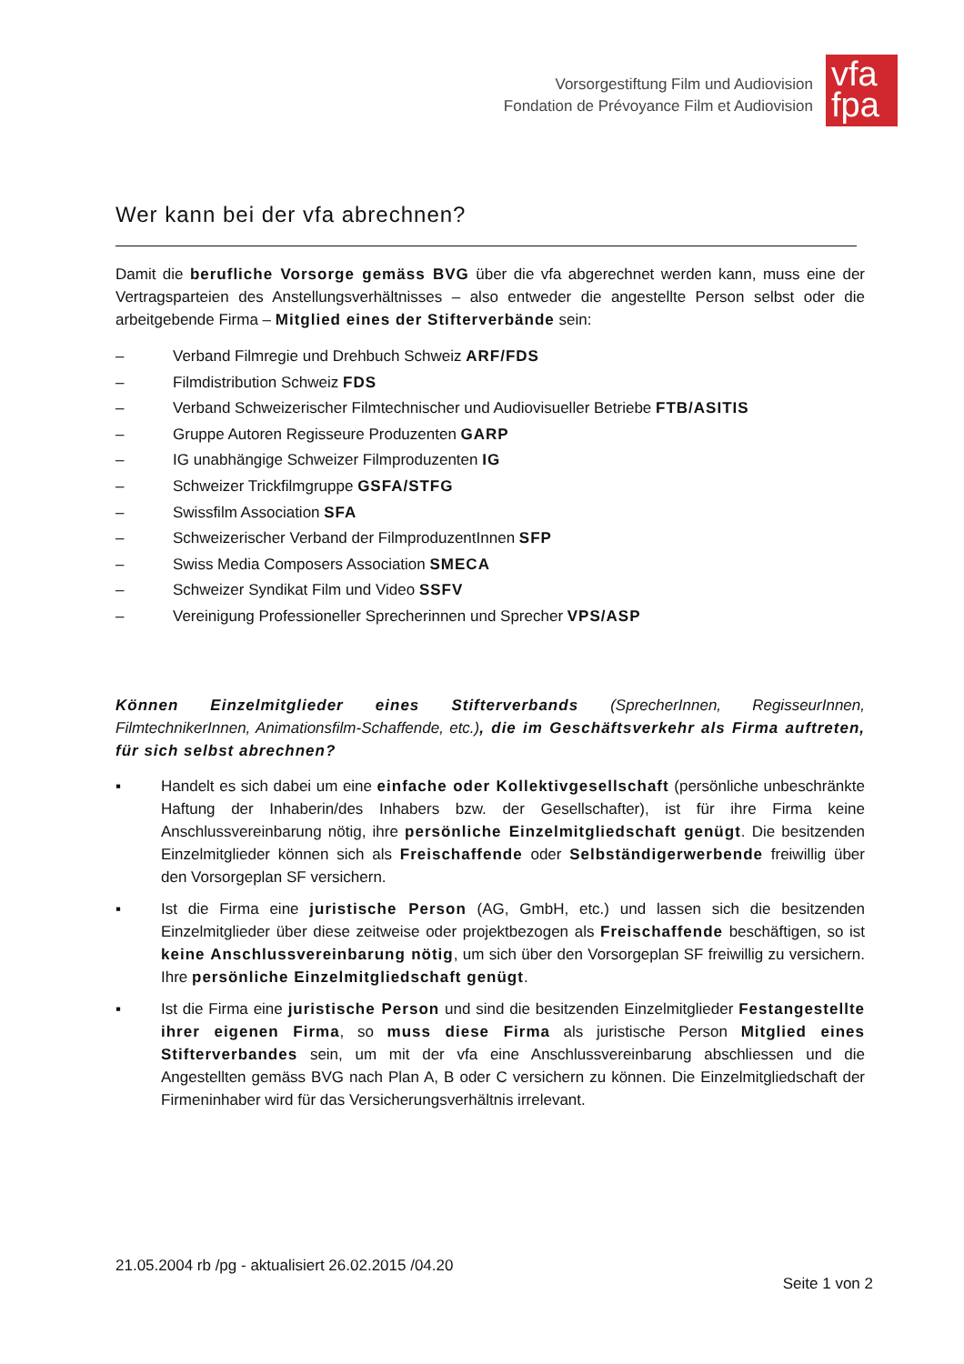Vorsorgestiftung Film und Audiovision
Fondation de Prévoyance Film et Audiovision
vfa
fpa
Wer kann bei der vfa abrechnen?
Damit die berufliche Vorsorge gemäss BVG über die vfa abgerechnet werden kann, muss eine der Vertragsparteien des Anstellungsverhältnisses – also entweder die angestellte Person selbst oder die arbeitgebende Firma – Mitglied eines der Stifterverbände sein:
– Verband Filmregie und Drehbuch Schweiz ARF/FDS
– Filmdistribution Schweiz FDS
– Verband Schweizerischer Filmtechnischer und Audiovisueller Betriebe FTB/ASITIS
– Gruppe Autoren Regisseure Produzenten GARP
– IG unabhängige Schweizer Filmproduzenten IG
– Schweizer Trickfilmgruppe GSFA/STFG
– Swissfilm Association SFA
– Schweizerischer Verband der FilmproduzentInnen SFP
– Swiss Media Composers Association SMECA
– Schweizer Syndikat Film und Video SSFV
– Vereinigung Professioneller Sprecherinnen und Sprecher VPS/ASP
Können Einzelmitglieder eines Stifterverbands (SprecherInnen, RegisseurInnen, FilmtechnikerInnen, Animationsfilm-Schaffende, etc.), die im Geschäftsverkehr als Firma auftreten, für sich selbst abrechnen?
▪ Handelt es sich dabei um eine einfache oder Kollektivgesellschaft (persönliche unbeschränkte Haftung der Inhaberin/des Inhabers bzw. der Gesellschafter), ist für ihre Firma keine Anschlussvereinbarung nötig, ihre persönliche Einzelmitgliedschaft genügt. Die besitzenden Einzelmitglieder können sich als Freischaffende oder Selbständigerwerbende freiwillig über den Vorsorgeplan SF versichern.
▪ Ist die Firma eine juristische Person (AG, GmbH, etc.) und lassen sich die besitzenden Einzelmitglieder über diese zeitweise oder projektbezogen als Freischaffende beschäftigen, so ist keine Anschlussvereinbarung nötig, um sich über den Vorsorgeplan SF freiwillig zu versichern. Ihre persönliche Einzelmitgliedschaft genügt.
▪ Ist die Firma eine juristische Person und sind die besitzenden Einzelmitglieder Festangestellte ihrer eigenen Firma, so muss diese Firma als juristische Person Mitglied eines Stifterverbandes sein, um mit der vfa eine Anschlussvereinbarung abschliessen und die Angestellten gemäss BVG nach Plan A, B oder C versichern zu können. Die Einzelmitgliedschaft der Firmeninhaber wird für das Versicherungsverhältnis irrelevant.
21.05.2004 rb /pg - aktualisiert 26.02.2015 /04.20
Seite 1 von 2